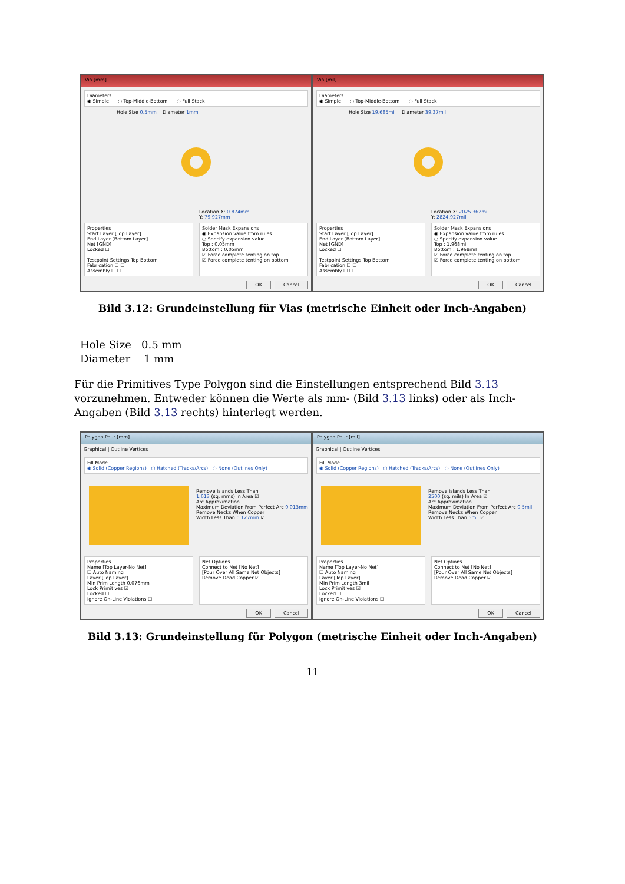Via [mm]
Diameters
◉ Simple ○ Top-Middle-Bottom ○ Full Stack
Hole Size 0.5mm Diameter 1mm
Location X: 0.874mm
Y: 79.927mm
Properties
Start Layer [Top Layer]
End Layer [Bottom Layer]
Net [GND]
Locked ☐
Testpoint Settings Top Bottom
Fabrication ☐ ☐
Assembly ☐ ☐
Solder Mask Expansions
◉ Expansion value from rules
○ Specify expansion value
Top : 0.05mm
Bottom : 0.05mm
☑ Force complete tenting on top
☑ Force complete tenting on bottom
OK Cancel
Via [mil]
Diameters
◉ Simple ○ Top-Middle-Bottom ○ Full Stack
Hole Size 19.685mil Diameter 39.37mil
Location X: 2025.362mil
Y: 2824.927mil
Properties
Start Layer [Top Layer]
End Layer [Bottom Layer]
Net [GND]
Locked ☐
Testpoint Settings Top Bottom
Fabrication ☐ ☐
Assembly ☐ ☐
Solder Mask Expansions
◉ Expansion value from rules
○ Specify expansion value
Top : 1.968mil
Bottom : 1.968mil
☑ Force complete tenting on top
☑ Force complete tenting on bottom
OK Cancel
Bild 3.12: Grundeinstellung für Vias (metrische Einheit oder Inch-Angaben)
Hole Size 0.5 mm
Diameter 1 mm
Für die Primitives Type Polygon sind die Einstellungen entsprechend Bild 3.13 vorzunehmen. Entweder können die Werte als mm- (Bild 3.13 links) oder als Inch-Angaben (Bild 3.13 rechts) hinterlegt werden.
Polygon Pour [mm]
Graphical | Outline Vertices
Fill Mode
◉ Solid (Copper Regions) ○ Hatched (Tracks/Arcs) ○ None (Outlines Only)
Remove Islands Less Than
1.613 (sq. mms) In Area ☑
Arc Approximation
Maximum Deviation From Perfect Arc 0.013mm
Remove Necks When Copper
Width Less Than 0.127mm ☑
Properties
Name [Top Layer-No Net]
☐ Auto Naming
Layer [Top Layer]
Min Prim Length 0.076mm
Lock Primitives ☑
Locked ☐
Ignore On-Line Violations ☐
Net Options
Connect to Net [No Net]
[Pour Over All Same Net Objects]
Remove Dead Copper ☑
OK Cancel
Polygon Pour [mil]
Graphical | Outline Vertices
Fill Mode
◉ Solid (Copper Regions) ○ Hatched (Tracks/Arcs) ○ None (Outlines Only)
Remove Islands Less Than
2500 (sq. mils) In Area ☑
Arc Approximation
Maximum Deviation From Perfect Arc 0.5mil
Remove Necks When Copper
Width Less Than 5mil ☑
Properties
Name [Top Layer-No Net]
☐ Auto Naming
Layer [Top Layer]
Min Prim Length 3mil
Lock Primitives ☑
Locked ☐
Ignore On-Line Violations ☐
Net Options
Connect to Net [No Net]
[Pour Over All Same Net Objects]
Remove Dead Copper ☑
OK Cancel
Bild 3.13: Grundeinstellung für Polygon (metrische Einheit oder Inch-Angaben)
11